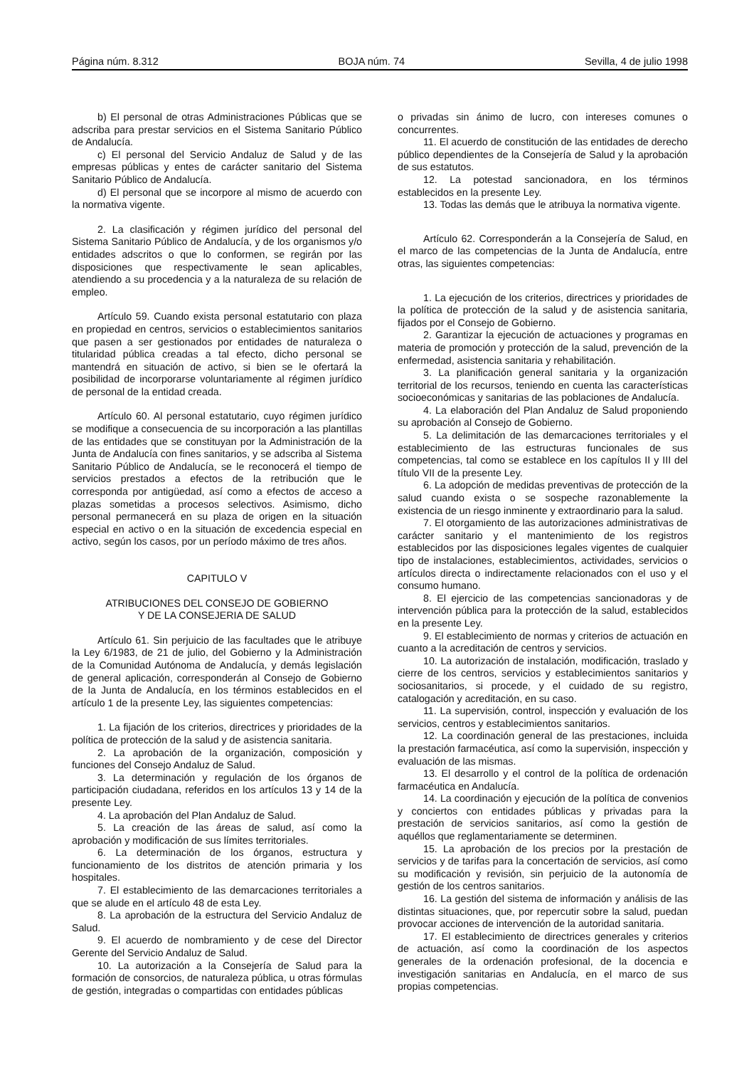Página núm. 8.312 BOJA núm. 74 Sevilla, 4 de julio 1998
b) El personal de otras Administraciones Públicas que se adscriba para prestar servicios en el Sistema Sanitario Público de Andalucía.
c) El personal del Servicio Andaluz de Salud y de las empresas públicas y entes de carácter sanitario del Sistema Sanitario Público de Andalucía.
d) El personal que se incorpore al mismo de acuerdo con la normativa vigente.
2. La clasificación y régimen jurídico del personal del Sistema Sanitario Público de Andalucía, y de los organismos y/o entidades adscritos o que lo conformen, se regirán por las disposiciones que respectivamente le sean aplicables, atendiendo a su procedencia y a la naturaleza de su relación de empleo.
Artículo 59. Cuando exista personal estatutario con plaza en propiedad en centros, servicios o establecimientos sanitarios que pasen a ser gestionados por entidades de naturaleza o titularidad pública creadas a tal efecto, dicho personal se mantendrá en situación de activo, si bien se le ofertará la posibilidad de incorporarse voluntariamente al régimen jurídico de personal de la entidad creada.
Artículo 60. Al personal estatutario, cuyo régimen jurídico se modifique a consecuencia de su incorporación a las plantillas de las entidades que se constituyan por la Administración de la Junta de Andalucía con fines sanitarios, y se adscriba al Sistema Sanitario Público de Andalucía, se le reconocerá el tiempo de servicios prestados a efectos de la retribución que le corresponda por antigüedad, así como a efectos de acceso a plazas sometidas a procesos selectivos. Asimismo, dicho personal permanecerá en su plaza de origen en la situación especial en activo o en la situación de excedencia especial en activo, según los casos, por un período máximo de tres años.
CAPITULO V
ATRIBUCIONES DEL CONSEJO DE GOBIERNO
Y DE LA CONSEJERIA DE SALUD
Artículo 61. Sin perjuicio de las facultades que le atribuye la Ley 6/1983, de 21 de julio, del Gobierno y la Administración de la Comunidad Autónoma de Andalucía, y demás legislación de general aplicación, corresponderán al Consejo de Gobierno de la Junta de Andalucía, en los términos establecidos en el artículo 1 de la presente Ley, las siguientes competencias:
1. La fijación de los criterios, directrices y prioridades de la política de protección de la salud y de asistencia sanitaria.
2. La aprobación de la organización, composición y funciones del Consejo Andaluz de Salud.
3. La determinación y regulación de los órganos de participación ciudadana, referidos en los artículos 13 y 14 de la presente Ley.
4. La aprobación del Plan Andaluz de Salud.
5. La creación de las áreas de salud, así como la aprobación y modificación de sus límites territoriales.
6. La determinación de los órganos, estructura y funcionamiento de los distritos de atención primaria y los hospitales.
7. El establecimiento de las demarcaciones territoriales a que se alude en el artículo 48 de esta Ley.
8. La aprobación de la estructura del Servicio Andaluz de Salud.
9. El acuerdo de nombramiento y de cese del Director Gerente del Servicio Andaluz de Salud.
10. La autorización a la Consejería de Salud para la formación de consorcios, de naturaleza pública, u otras fórmulas de gestión, integradas o compartidas con entidades públicas
o privadas sin ánimo de lucro, con intereses comunes o concurrentes.
11. El acuerdo de constitución de las entidades de derecho público dependientes de la Consejería de Salud y la aprobación de sus estatutos.
12. La potestad sancionadora, en los términos establecidos en la presente Ley.
13. Todas las demás que le atribuya la normativa vigente.
Artículo 62. Corresponderán a la Consejería de Salud, en el marco de las competencias de la Junta de Andalucía, entre otras, las siguientes competencias:
1. La ejecución de los criterios, directrices y prioridades de la política de protección de la salud y de asistencia sanitaria, fijados por el Consejo de Gobierno.
2. Garantizar la ejecución de actuaciones y programas en materia de promoción y protección de la salud, prevención de la enfermedad, asistencia sanitaria y rehabilitación.
3. La planificación general sanitaria y la organización territorial de los recursos, teniendo en cuenta las características socioeconómicas y sanitarias de las poblaciones de Andalucía.
4. La elaboración del Plan Andaluz de Salud proponiendo su aprobación al Consejo de Gobierno.
5. La delimitación de las demarcaciones territoriales y el establecimiento de las estructuras funcionales de sus competencias, tal como se establece en los capítulos II y III del título VII de la presente Ley.
6. La adopción de medidas preventivas de protección de la salud cuando exista o se sospeche razonablemente la existencia de un riesgo inminente y extraordinario para la salud.
7. El otorgamiento de las autorizaciones administrativas de carácter sanitario y el mantenimiento de los registros establecidos por las disposiciones legales vigentes de cualquier tipo de instalaciones, establecimientos, actividades, servicios o artículos directa o indirectamente relacionados con el uso y el consumo humano.
8. El ejercicio de las competencias sancionadoras y de intervención pública para la protección de la salud, establecidos en la presente Ley.
9. El establecimiento de normas y criterios de actuación en cuanto a la acreditación de centros y servicios.
10. La autorización de instalación, modificación, traslado y cierre de los centros, servicios y establecimientos sanitarios y sociosanitarios, si procede, y el cuidado de su registro, catalogación y acreditación, en su caso.
11. La supervisión, control, inspección y evaluación de los servicios, centros y establecimientos sanitarios.
12. La coordinación general de las prestaciones, incluida la prestación farmacéutica, así como la supervisión, inspección y evaluación de las mismas.
13. El desarrollo y el control de la política de ordenación farmacéutica en Andalucía.
14. La coordinación y ejecución de la política de convenios y conciertos con entidades públicas y privadas para la prestación de servicios sanitarios, así como la gestión de aquéllos que reglamentariamente se determinen.
15. La aprobación de los precios por la prestación de servicios y de tarifas para la concertación de servicios, así como su modificación y revisión, sin perjuicio de la autonomía de gestión de los centros sanitarios.
16. La gestión del sistema de información y análisis de las distintas situaciones, que, por repercutir sobre la salud, puedan provocar acciones de intervención de la autoridad sanitaria.
17. El establecimiento de directrices generales y criterios de actuación, así como la coordinación de los aspectos generales de la ordenación profesional, de la docencia e investigación sanitarias en Andalucía, en el marco de sus propias competencias.